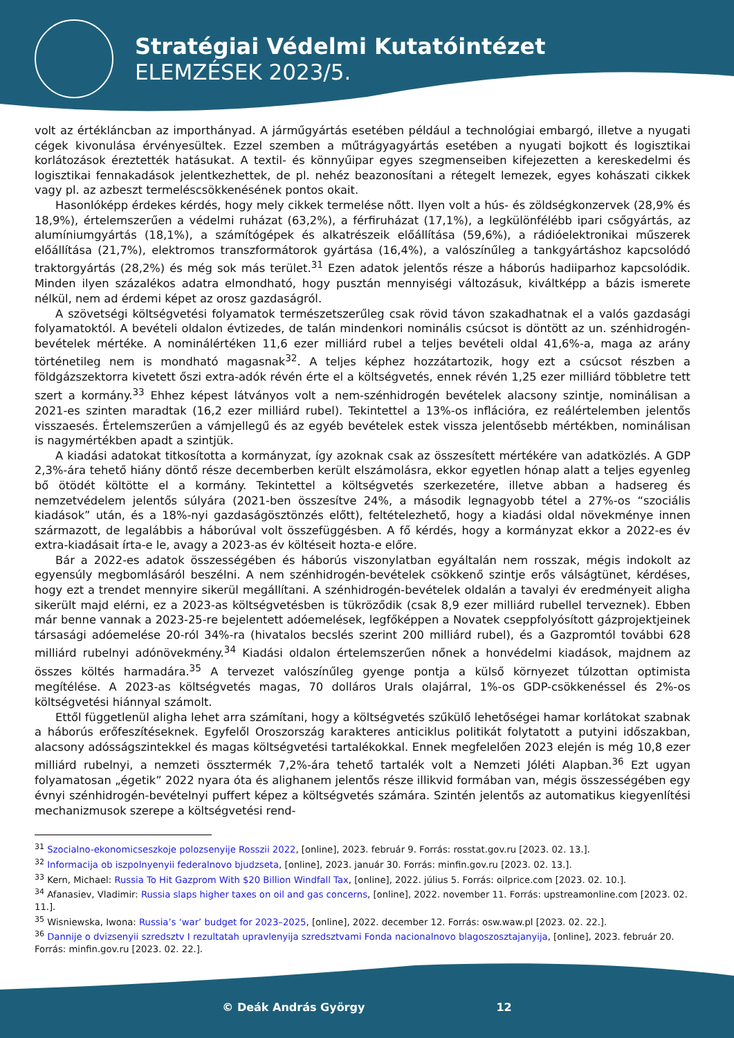Stratégiai Védelmi Kutatóintézet
ELEMZÉSEK 2023/5.
volt az értékláncban az importhányad. A járműgyártás esetében például a technológiai embargó, illetve a nyugati cégek kivonulása érvényesültek. Ezzel szemben a műtrágyagyártás esetében a nyugati bojkott és logisztikai korlátozások éreztették hatásukat. A textil- és könnyűipar egyes szegmenseiben kifejezetten a kereskedelmi és logisztikai fennakadások jelentkezhettek, de pl. nehéz beazonosítani a rétegelt lemezek, egyes kohászati cikkek vagy pl. az azbeszt termeléscsökkenésének pontos okait.
Hasonlóképp érdekes kérdés, hogy mely cikkek termelése nőtt. Ilyen volt a hús- és zöldségkonzervek (28,9% és 18,9%), értelemszerűen a védelmi ruházat (63,2%), a férfiruházat (17,1%), a legkülönfélébb ipari csőgyártás, az alumíniumgyártás (18,1%), a számítógépek és alkatrészeik előállítása (59,6%), a rádióelektronikai műszerek előállítása (21,7%), elektromos transzformátorok gyártása (16,4%), a valószínűleg a tankgyártáshoz kapcsolódó traktorgyártás (28,2%) és még sok más terület.<sup>31</sup> Ezen adatok jelentős része a háborús hadiiparhoz kapcsolódik. Minden ilyen százalékos adatra elmondható, hogy pusztán mennyiségi változásuk, kiváltképp a bázis ismerete nélkül, nem ad érdemi képet az orosz gazdaságról.
A szövetségi költségvetési folyamatok természetszerűleg csak rövid távon szakadhatnak el a valós gazdasági folyamatoktól. A bevételi oldalon évtizedes, de talán mindenkori nominális csúcsot is döntött az un. szénhidrogén-bevételek mértéke. A nominálértéken 11,6 ezer milliárd rubel a teljes bevételi oldal 41,6%-a, maga az arány történetileg nem is mondható magasnak<sup>32</sup>. A teljes képhez hozzátartozik, hogy ezt a csúcsot részben a földgázszektorra kivetett őszi extra-adók révén érte el a költségvetés, ennek révén 1,25 ezer milliárd többletre tett szert a kormány.<sup>33</sup> Ehhez képest látványos volt a nem-szénhidrogén bevételek alacsony szintje, nominálisan a 2021-es szinten maradtak (16,2 ezer milliárd rubel). Tekintettel a 13%-os inflációra, ez reálértelemben jelentős visszaesés. Értelemszerűen a vámjellegű és az egyéb bevételek estek vissza jelentősebb mértékben, nominálisan is nagymértékben apadt a szintjük.
A kiadási adatokat titkosította a kormányzat, így azoknak csak az összesített mértékére van adatközlés. A GDP 2,3%-ára tehető hiány döntő része decemberben került elszámolásra, ekkor egyetlen hónap alatt a teljes egyenleg bő ötödét költötte el a kormány. Tekintettel a költségvetés szerkezetére, illetve abban a hadsereg és nemzetvédelem jelentős súlyára (2021-ben összesítve 24%, a második legnagyobb tétel a 27%-os “szociális kiadások” után, és a 18%-nyi gazdaságösztönzés előtt), feltételezhető, hogy a kiadási oldal növekménye innen származott, de legalábbis a háborúval volt összefüggésben. A fő kérdés, hogy a kormányzat ekkor a 2022-es év extra-kiadásait írta-e le, avagy a 2023-as év költéseit hozta-e előre.
Bár a 2022-es adatok összességében és háborús viszonylatban egyáltalán nem rosszak, mégis indokolt az egyensúly megbomlásáról beszélni. A nem szénhidrogén-bevételek csökkenő szintje erős válságtünet, kérdéses, hogy ezt a trendet mennyire sikerül megállítani. A szénhidrogén-bevételek oldalán a tavalyi év eredményeit aligha sikerült majd elérni, ez a 2023-as költségvetésben is tükröződik (csak 8,9 ezer milliárd rubellel terveznek). Ebben már benne vannak a 2023-25-re bejelentett adóemelések, legfőképpen a Novatek cseppfolyósított gázprojektjeinek társasági adóemelése 20-ról 34%-ra (hivatalos becslés szerint 200 milliárd rubel), és a Gazpromtól további 628 milliárd rubelnyi adónövekmény.<sup>34</sup> Kiadási oldalon értelemszerűen nőnek a honvédelmi kiadások, majdnem az összes költés harmadára.<sup>35</sup> A tervezet valószínűleg gyenge pontja a külső környezet túlzottan optimista megítélése. A 2023-as költségvetés magas, 70 dolláros Urals olajárral, 1%-os GDP-csökkenéssel és 2%-os költségvetési hiánnyal számolt.
Ettől függetlenül aligha lehet arra számítani, hogy a költségvetés szűkülő lehetőségei hamar korlátokat szabnak a háborús erőfeszítéseknek. Egyfelől Oroszország karakteres anticiklus politikát folytatott a putyini időszakban, alacsony adósságszintekkel és magas költségvetési tartalékokkal. Ennek megfelelően 2023 elején is még 10,8 ezer milliárd rubelnyi, a nemzeti össztermék 7,2%-ára tehető tartalék volt a Nemzeti Jóléti Alapban.<sup>36</sup> Ezt ugyan folyamatosan „égetik” 2022 nyara óta és alighanem jelentős része illikvid formában van, mégis összességében egy évnyi szénhidrogén-bevételnyi puffert képez a költségvetés számára. Szintén jelentős az automatikus kiegyenlítési mechanizmusok szerepe a költségvetési rend-
<sup>31</sup> Szocialno-ekonomicseszkoje polozsenyije Rosszii 2022, [online], 2023. február 9. Forrás: rosstat.gov.ru [2023. 02. 13.].
<sup>32</sup> Informacija ob iszpolnyenyii federalnovo bjudzseta, [online], 2023. január 30. Forrás: minfin.gov.ru [2023. 02. 13.].
<sup>33</sup> Kern, Michael: Russia To Hit Gazprom With $20 Billion Windfall Tax, [online], 2022. július 5. Forrás: oilprice.com [2023. 02. 10.].
<sup>34</sup> Afanasiev, Vladimir: Russia slaps higher taxes on oil and gas concerns, [online], 2022. november 11. Forrás: upstreamonline.com [2023. 02. 11.].
<sup>35</sup> Wisniewska, Iwona: Russia’s ‘war’ budget for 2023–2025, [online], 2022. december 12. Forrás: osw.waw.pl [2023. 02. 22.].
<sup>36</sup> Dannije o dvizsenyii szredsztv I rezultatah upravlenyija szredsztvami Fonda nacionalnovo blagoszosztajanyija, [online], 2023. február 20. Forrás: minfin.gov.ru [2023. 02. 22.].
© Deák András György 12